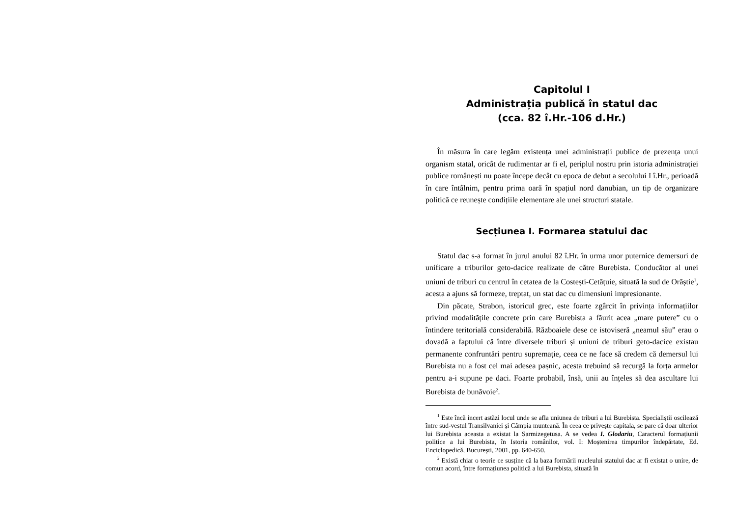Capitolul I
Administrația publică în statul dac
(cca. 82 î.Hr.-106 d.Hr.)
În măsura în care legăm existența unei administrații publice de prezența unui organism statal, oricât de rudimentar ar fi el, periplul nostru prin istoria administrației publice românești nu poate începe decât cu epoca de debut a secolului I î.Hr., perioadă în care întâlnim, pentru prima oară în spațiul nord danubian, un tip de organizare politică ce reunește condițiile elementare ale unei structuri statale.
Secțiunea I. Formarea statului dac
Statul dac s-a format în jurul anului 82 î.Hr. în urma unor puternice demersuri de unificare a triburilor geto-dacice realizate de către Burebista. Conducător al unei uniuni de triburi cu centrul în cetatea de la Costești-Cetățuie, situată la sud de Orăștie<sup>1</sup>, acesta a ajuns să formeze, treptat, un stat dac cu dimensiuni impresionante.
Din păcate, Strabon, istoricul grec, este foarte zgârcit în privința informațiilor privind modalitățile concrete prin care Burebista a făurit acea „mare putere” cu o întindere teritorială considerabilă. Războaiele dese ce istoviseră „neamul său” erau o dovadă a faptului că între diversele triburi și uniuni de triburi geto-dacice existau permanente confruntări pentru supremație, ceea ce ne face să credem că demersul lui Burebista nu a fost cel mai adesea pașnic, acesta trebuind să recurgă la forța armelor pentru a-i supune pe daci. Foarte probabil, însă, unii au înțeles să dea ascultare lui Burebista de bunăvoie<sup>2</sup>.
<sup>1</sup> Este încă incert astăzi locul unde se afla uniunea de triburi a lui Burebista. Specialiștii oscilează între sud-vestul Transilvaniei și Câmpia munteană. În ceea ce privește capitala, se pare că doar ulterior lui Burebista aceasta a existat la Sarmizegetusa. A se vedea I. Glodariu, Caracterul formațiunii politice a lui Burebista, în Istoria românilor, vol. I: Moștenirea timpurilor îndepărtate, Ed. Enciclopedică, București, 2001, pp. 640-650.
<sup>2</sup> Există chiar o teorie ce susține că la baza formării nucleului statului dac ar fi existat o unire, de comun acord, între formațiunea politică a lui Burebista, situată în